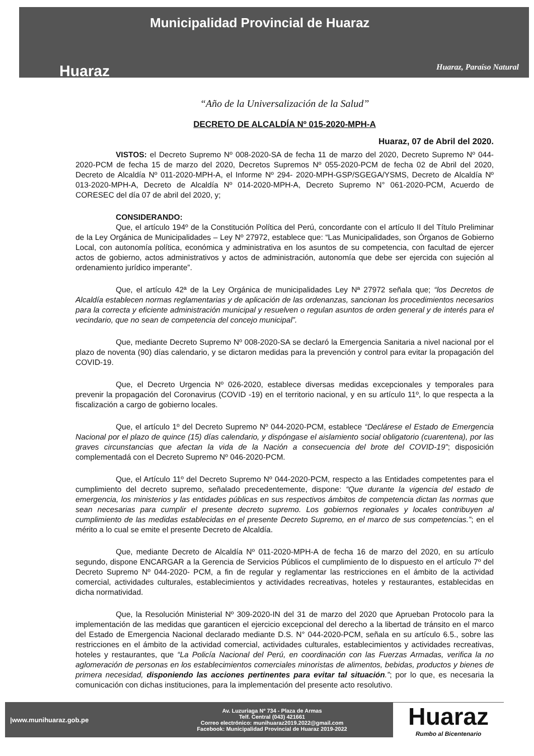Huaraz
Municipalidad Provincial de Huaraz
Huaraz, Paraíso Natural
“Año de la Universalización de la Salud”
DECRETO DE ALCALDÍA Nº 015-2020-MPH-A
Huaraz, 07 de Abril del 2020.
VISTOS: el Decreto Supremo Nº 008-2020-SA de fecha 11 de marzo del 2020, Decreto Supremo Nº 044-2020-PCM de fecha 15 de marzo del 2020, Decretos Supremos Nº 055-2020-PCM de fecha 02 de Abril del 2020, Decreto de Alcaldía Nº 011-2020-MPH-A, el Informe Nº 294- 2020-MPH-GSP/SGEGA/YSMS, Decreto de Alcaldía Nº 013-2020-MPH-A, Decreto de Alcaldía Nº 014-2020-MPH-A, Decreto Supremo N° 061-2020-PCM, Acuerdo de CORESEC del día 07 de abril del 2020, y;
CONSIDERANDO:
Que, el artículo 194º de la Constitución Política del Perú, concordante con el artículo II del Título Preliminar de la Ley Orgánica de Municipalidades – Ley Nº 27972, establece que: “Las Municipalidades, son Órganos de Gobierno Local, con autonomía política, económica y administrativa en los asuntos de su competencia, con facultad de ejercer actos de gobierno, actos administrativos y actos de administración, autonomía que debe ser ejercida con sujeción al ordenamiento jurídico imperante”.
Que, el artículo 42ª de la Ley Orgánica de municipalidades Ley Nª 27972 señala que; “los Decretos de Alcaldía establecen normas reglamentarias y de aplicación de las ordenanzas, sancionan los procedimientos necesarios para la correcta y eficiente administración municipal y resuelven o regulan asuntos de orden general y de interés para el vecindario, que no sean de competencia del concejo municipal”.
Que, mediante Decreto Supremo Nº 008-2020-SA se declaró la Emergencia Sanitaria a nivel nacional por el plazo de noventa (90) días calendario, y se dictaron medidas para la prevención y control para evitar la propagación del COVID-19.
Que, el Decreto Urgencia Nº 026-2020, establece diversas medidas excepcionales y temporales para prevenir la propagación del Coronavirus (COVID -19) en el territorio nacional, y en su artículo 11º, lo que respecta a la fiscalización a cargo de gobierno locales.
Que, el artículo 1º del Decreto Supremo Nº 044-2020-PCM, establece “Declárese el Estado de Emergencia Nacional por el plazo de quince (15) días calendario, y dispóngase el aislamiento social obligatorio (cuarentena), por las graves circunstancias que afectan la vida de la Nación a consecuencia del brote del COVID-19”; disposición complementadá con el Decreto Supremo Nº 046-2020-PCM.
Que, el Artículo 11º del Decreto Supremo Nº 044-2020-PCM, respecto a las Entidades competentes para el cumplimiento del decreto supremo, señalado precedentemente, dispone: “Que durante la vigencia del estado de emergencia, los ministerios y las entidades públicas en sus respectivos ámbitos de competencia dictan las normas que sean necesarias para cumplir el presente decreto supremo. Los gobiernos regionales y locales contribuyen al cumplimiento de las medidas establecidas en el presente Decreto Supremo, en el marco de sus competencias.”; en el mérito a lo cual se emite el presente Decreto de Alcaldía.
Que, mediante Decreto de Alcaldía Nº 011-2020-MPH-A de fecha 16 de marzo del 2020, en su artículo segundo, dispone ENCARGAR a la Gerencia de Servicios Públicos el cumplimiento de lo dispuesto en el artículo 7º del Decreto Supremo Nº 044-2020- PCM, a fin de regular y reglamentar las restricciones en el ámbito de la actividad comercial, actividades culturales, establecimientos y actividades recreativas, hoteles y restaurantes, establecidas en dicha normatividad.
Que, la Resolución Ministerial Nº 309-2020-IN del 31 de marzo del 2020 que Aprueban Protocolo para la implementación de las medidas que garanticen el ejercicio excepcional del derecho a la libertad de tránsito en el marco del Estado de Emergencia Nacional declarado mediante D.S. N° 044-2020-PCM, señala en su artículo 6.5., sobre las restricciones en el ámbito de la actividad comercial, actividades culturales, establecimientos y actividades recreativas, hoteles y restaurantes, que “La Policía Nacional del Perú, en coordinación con las Fuerzas Armadas, verifica la no aglomeración de personas en los establecimientos comerciales minoristas de alimentos, bebidas, productos y bienes de primera necesidad, disponiendo las acciones pertinentes para evitar tal situación.”; por lo que, es necesaria la comunicación con dichas instituciones, para la implementación del presente acto resolutivo.
|www.munihuaraz.gob.pe
Av. Luzuriaga Nº 734 - Plaza de Armas
Telf. Central (043) 421661
Correo electrónico: munihuaraz2019.2022@gmail.com
Facebook: Municipalidad Provincial de Huaraz 2019-2022
Huaraz
Rumbo al Bicentenario